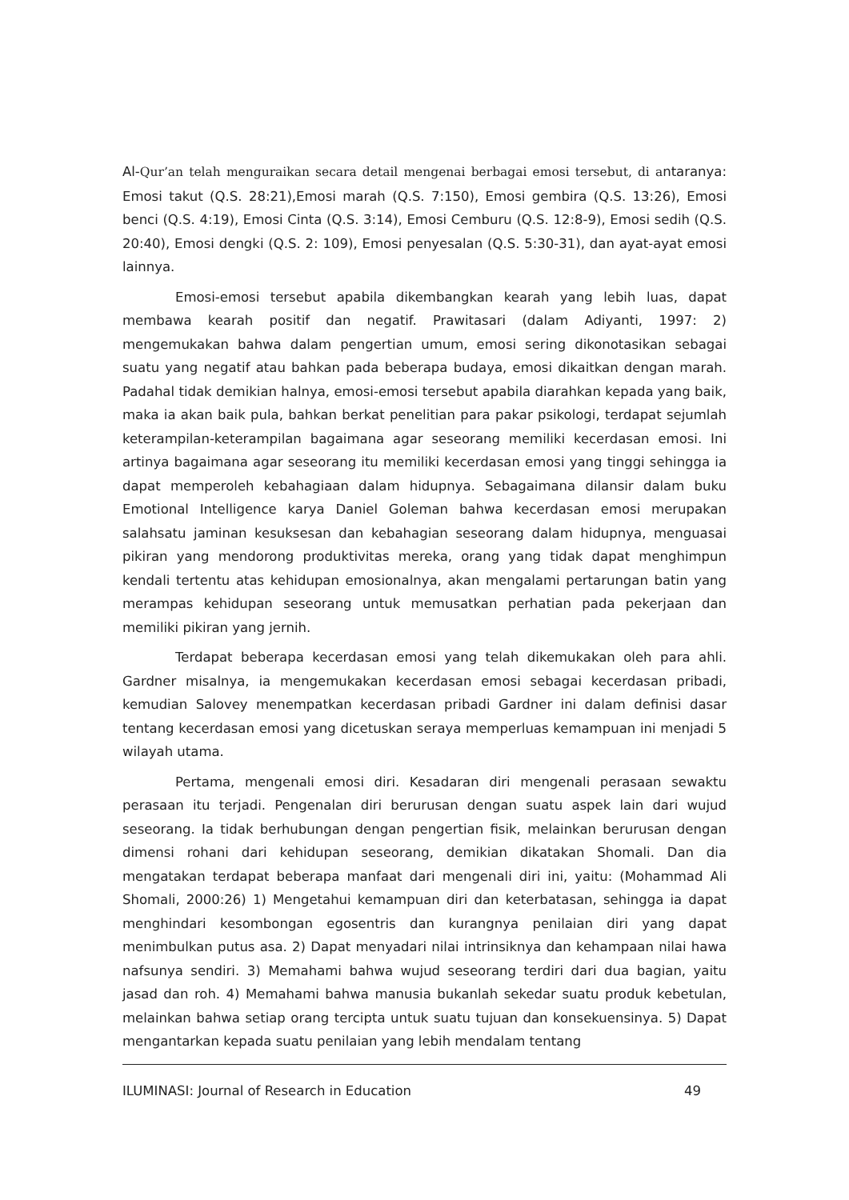Al-Qur’an telah menguraikan secara detail mengenai berbagai emosi tersebut, di antaranya: Emosi takut (Q.S. 28:21),Emosi marah (Q.S. 7:150), Emosi gembira (Q.S. 13:26), Emosi benci (Q.S. 4:19), Emosi Cinta (Q.S. 3:14), Emosi Cemburu (Q.S. 12:8-9), Emosi sedih (Q.S. 20:40), Emosi dengki (Q.S. 2: 109), Emosi penyesalan (Q.S. 5:30-31), dan ayat-ayat emosi lainnya.
Emosi-emosi tersebut apabila dikembangkan kearah yang lebih luas, dapat membawa kearah positif dan negatif. Prawitasari (dalam Adiyanti, 1997: 2) mengemukakan bahwa dalam pengertian umum, emosi sering dikonotasikan sebagai suatu yang negatif atau bahkan pada beberapa budaya, emosi dikaitkan dengan marah. Padahal tidak demikian halnya, emosi-emosi tersebut apabila diarahkan kepada yang baik, maka ia akan baik pula, bahkan berkat penelitian para pakar psikologi, terdapat sejumlah keterampilan-keterampilan bagaimana agar seseorang memiliki kecerdasan emosi. Ini artinya bagaimana agar seseorang itu memiliki kecerdasan emosi yang tinggi sehingga ia dapat memperoleh kebahagiaan dalam hidupnya. Sebagaimana dilansir dalam buku Emotional Intelligence karya Daniel Goleman bahwa kecerdasan emosi merupakan salahsatu jaminan kesuksesan dan kebahagian seseorang dalam hidupnya, menguasai pikiran yang mendorong produktivitas mereka, orang yang tidak dapat menghimpun kendali tertentu atas kehidupan emosionalnya, akan mengalami pertarungan batin yang merampas kehidupan seseorang untuk memusatkan perhatian pada pekerjaan dan memiliki pikiran yang jernih.
Terdapat beberapa kecerdasan emosi yang telah dikemukakan oleh para ahli. Gardner misalnya, ia mengemukakan kecerdasan emosi sebagai kecerdasan pribadi, kemudian Salovey menempatkan kecerdasan pribadi Gardner ini dalam definisi dasar tentang kecerdasan emosi yang dicetuskan seraya memperluas kemampuan ini menjadi 5 wilayah utama.
Pertama, mengenali emosi diri. Kesadaran diri mengenali perasaan sewaktu perasaan itu terjadi. Pengenalan diri berurusan dengan suatu aspek lain dari wujud seseorang. Ia tidak berhubungan dengan pengertian fisik, melainkan berurusan dengan dimensi rohani dari kehidupan seseorang, demikian dikatakan Shomali. Dan dia mengatakan terdapat beberapa manfaat dari mengenali diri ini, yaitu: (Mohammad Ali Shomali, 2000:26) 1) Mengetahui kemampuan diri dan keterbatasan, sehingga ia dapat menghindari kesombongan egosentris dan kurangnya penilaian diri yang dapat menimbulkan putus asa. 2) Dapat menyadari nilai intrinsiknya dan kehampaan nilai hawa nafsunya sendiri. 3) Memahami bahwa wujud seseorang terdiri dari dua bagian, yaitu jasad dan roh. 4) Memahami bahwa manusia bukanlah sekedar suatu produk kebetulan, melainkan bahwa setiap orang tercipta untuk suatu tujuan dan konsekuensinya. 5) Dapat mengantarkan kepada suatu penilaian yang lebih mendalam tentang
ILUMINASI: Journal of Research in Education 49